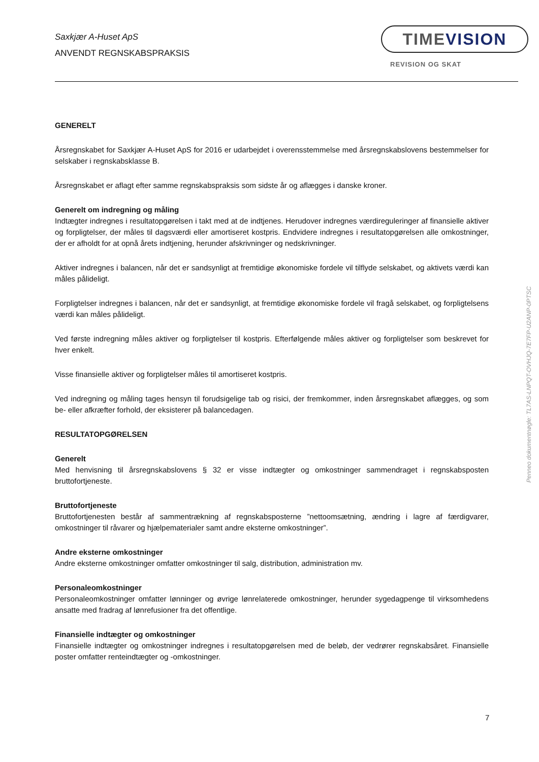Saxkjær A-Huset ApS
ANVENDT REGNSKABSPRAKSIS
TIMEVISION
REVISION OG SKAT
GENERELT
Årsregnskabet for Saxkjær A-Huset ApS for 2016 er udarbejdet i overensstemmelse med årsregnskabslovens bestemmelser for selskaber i regnskabsklasse B.
Årsregnskabet er aflagt efter samme regnskabspraksis som sidste år og aflægges i danske kroner.
Generelt om indregning og måling
Indtægter indregnes i resultatopgørelsen i takt med at de indtjenes. Herudover indregnes værdireguleringer af finansielle aktiver og forpligtelser, der måles til dagsværdi eller amortiseret kostpris. Endvidere indregnes i resultatopgørelsen alle omkostninger, der er afholdt for at opnå årets indtjening, herunder afskrivninger og nedskrivninger.
Aktiver indregnes i balancen, når det er sandsynligt at fremtidige økonomiske fordele vil tilflyde selskabet, og aktivets værdi kan måles pålideligt.
Forpligtelser indregnes i balancen, når det er sandsynligt, at fremtidige økonomiske fordele vil fragå selskabet, og forpligtelsens værdi kan måles pålideligt.
Ved første indregning måles aktiver og forpligtelser til kostpris. Efterfølgende måles aktiver og forpligtelser som beskrevet for hver enkelt.
Visse finansielle aktiver og forpligtelser måles til amortiseret kostpris.
Ved indregning og måling tages hensyn til forudsigelige tab og risici, der fremkommer, inden årsregnskabet aflægges, og som be- eller afkræfter forhold, der eksisterer på balancedagen.
RESULTATOPGØRELSEN
Generelt
Med henvisning til årsregnskabslovens § 32 er visse indtægter og omkostninger sammendraget i regnskabsposten bruttofortjeneste.
Bruttofortjeneste
Bruttofortjenesten består af sammentrækning af regnskabsposterne ”nettoomsætning, ændring i lagre af færdigvarer, omkostninger til råvarer og hjælpematerialer samt andre eksterne omkostninger”.
Andre eksterne omkostninger
Andre eksterne omkostninger omfatter omkostninger til salg, distribution, administration mv.
Personaleomkostninger
Personaleomkostninger omfatter lønninger og øvrige lønrelaterede omkostninger, herunder sygedagpenge til virksomhedens ansatte med fradrag af lønrefusioner fra det offentlige.
Finansielle indtægter og omkostninger
Finansielle indtægter og omkostninger indregnes i resultatopgørelsen med de beløb, der vedrører regnskabsåret. Finansielle poster omfatter renteindtægter og -omkostninger.
7
Penneo dokumentnøgle: TL7AS-LNPQT-OVHJQ-7E7FP-U2ANP-0PTSC